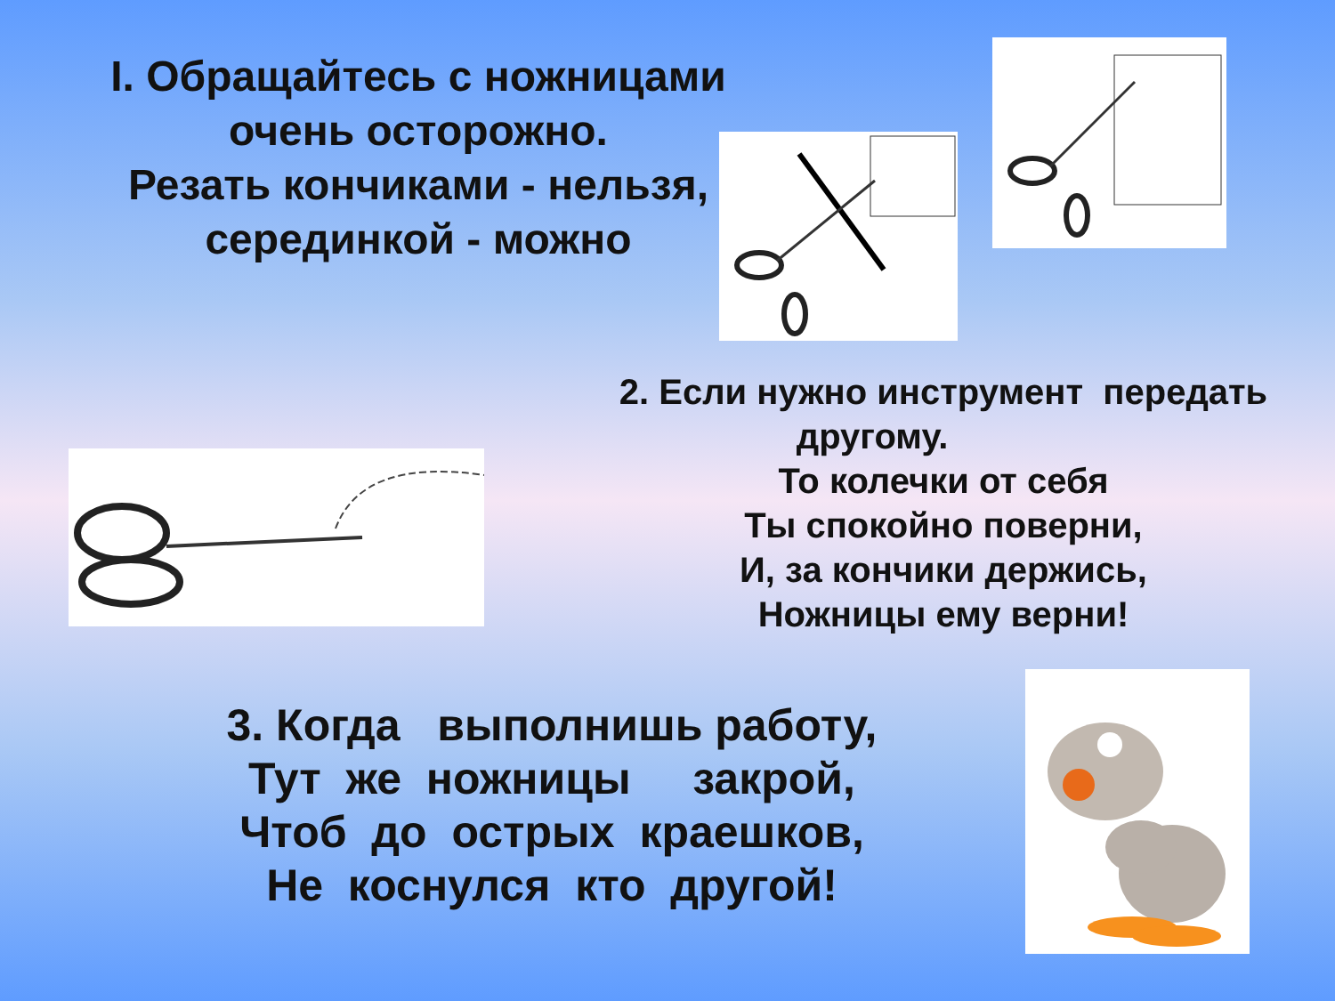I. Обращайтесь с ножницами
очень осторожно.
Резать кончиками - нельзя,
серединкой - можно
2. Если нужно инструмент передать
другому.
То колечки от себя
Ты спокойно поверни,
И, за кончики держись,
Ножницы ему верни!
3. Когда выполнишь работу,
Тут же ножницы закрой,
Чтоб до острых краешков,
Не коснулся кто другой!